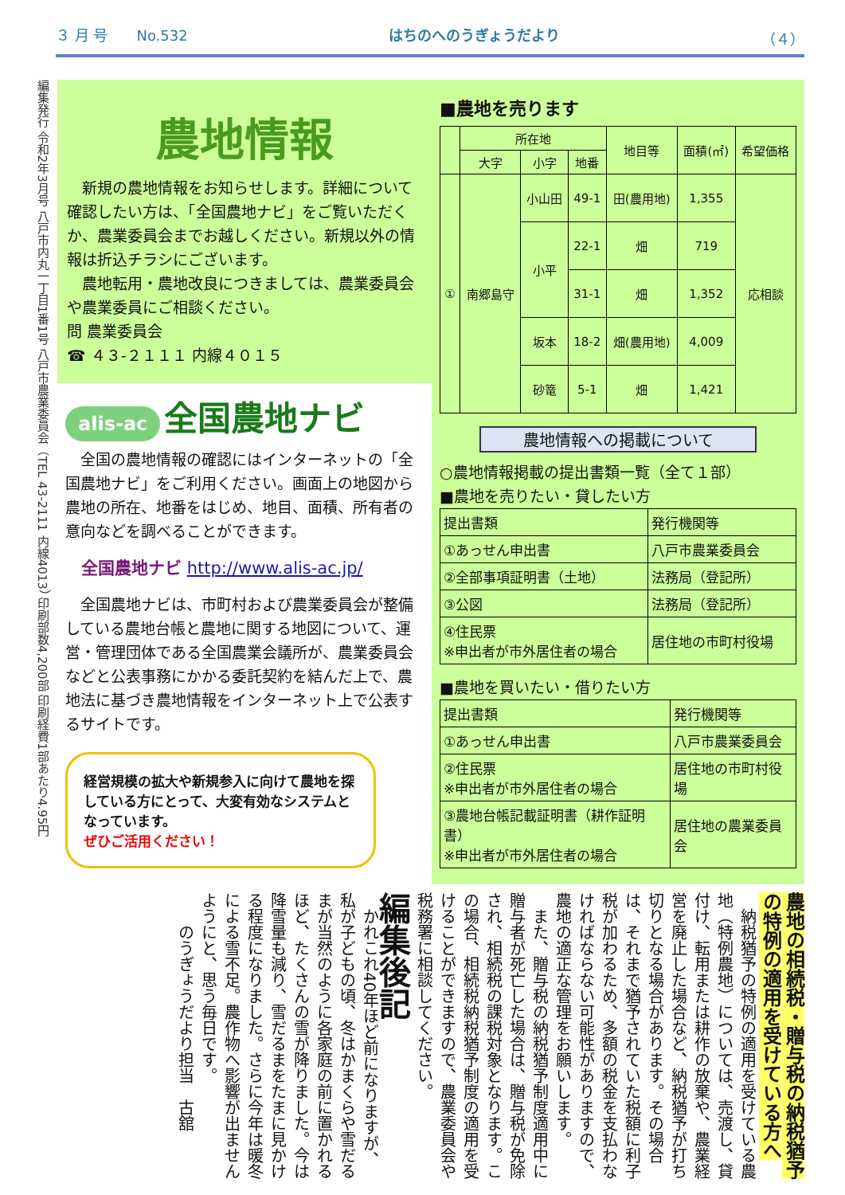３ 月 号　　No.532 はちのへのうぎょうだより （４）
編集発行 令和2年3月号 八戸市内丸一丁目1番1号 八戸市農業委員会（TEL 43-2111 内線4013） 印刷部数4,200部 印刷経費1部あたり4.95円
農地情報
　新規の農地情報をお知らせします。詳細について確認したい方は、「全国農地ナビ」をご覧いただくか、農業委員会までお越しください。新規以外の情報は折込チラシにございます。
　農地転用・農地改良につきましては、農業委員会や農業委員にご相談ください。
問 農業委員会
☎ ４３-２１１１ 内線４０１５
alis-ac 全国農地ナビ
　全国の農地情報の確認にはインターネットの「全国農地ナビ」をご利用ください。画面上の地図から農地の所在、地番をはじめ、地目、面積、所有者の意向などを調べることができます。
全国農地ナビ http://www.alis-ac.jp/
　全国農地ナビは、市町村および農業委員会が整備している農地台帳と農地に関する地図について、運営・管理団体である全国農業会議所が、農業委員会などと公表事務にかかる委託契約を結んだ上で、農地法に基づき農地情報をインターネット上で公表するサイトです。
経営規模の拡大や新規参入に向けて農地を探している方にとって、大変有効なシステムとなっています。
ぜひご活用ください！
■農地を売ります
| | 所在地 | | | 地目等 | 面積(㎡) | 希望価格 |
| --- | --- | --- | --- | --- | --- | --- |
| | 大字 | 小字 | 地番 | | | |
| ① | 南郷島守 | 小山田 | 49-1 | 田(農用地) | 1,355 | 応相談 |
| | | 小平 | 22-1 | 畑 | 719 | |
| | | | 31-1 | 畑 | 1,352 | |
| | | 坂本 | 18-2 | 畑(農用地) | 4,009 | |
| | | 砂篭 | 5-1 | 畑 | 1,421 | |
農地情報への掲載について
○農地情報掲載の提出書類一覧（全て１部）
■農地を売りたい・貸したい方
| 提出書類 | 発行機関等 |
| --- | --- |
| ①あっせん申出書 | 八戸市農業委員会 |
| ②全部事項証明書（土地） | 法務局（登記所） |
| ③公図 | 法務局（登記所） |
| ④住民票 ※申出者が市外居住者の場合 | 居住地の市町村役場 |
■農地を買いたい・借りたい方
| 提出書類 | 発行機関等 |
| --- | --- |
| ①あっせん申出書 | 八戸市農業委員会 |
| ②住民票 ※申出者が市外居住者の場合 | 居住地の市町村役場 |
| ③農地台帳記載証明書（耕作証明書） ※申出者が市外居住者の場合 | 居住地の農業委員会 |
農地の相続税・贈与税の納税猶予の特例の適用を受けている方へ
　納税猶予の特例の適用を受けている農地（特例農地）については、売渡し、貸付け、転用または耕作の放棄や、農業経営を廃止した場合など、納税猶予が打ち切りとなる場合があります。その場合は、それまで猶予されていた税額に利子税が加わるため、多額の税金を支払わなければならない可能性がありますので、農地の適正な管理をお願いします。
　また、贈与税の納税猶予制度適用中に贈与者が死亡した場合は、贈与税が免除され、相続税の課税対象となります。この場合、相続税納税猶予制度の適用を受けることができますので、農業委員会や税務署に相談してください。
編集後記
　かれこれ40年ほど前になりますが、私が子どもの頃、冬はかまくらや雪だるまが当然のように各家庭の前に置かれるほど、たくさんの雪が降りました。今は降雪量も減り、雪だるまをたまに見かける程度になりました。さらに今年は暖冬による雪不足。農作物へ影響が出ませんようにと、思う毎日です。
　　のうぎょうだより担当　古舘